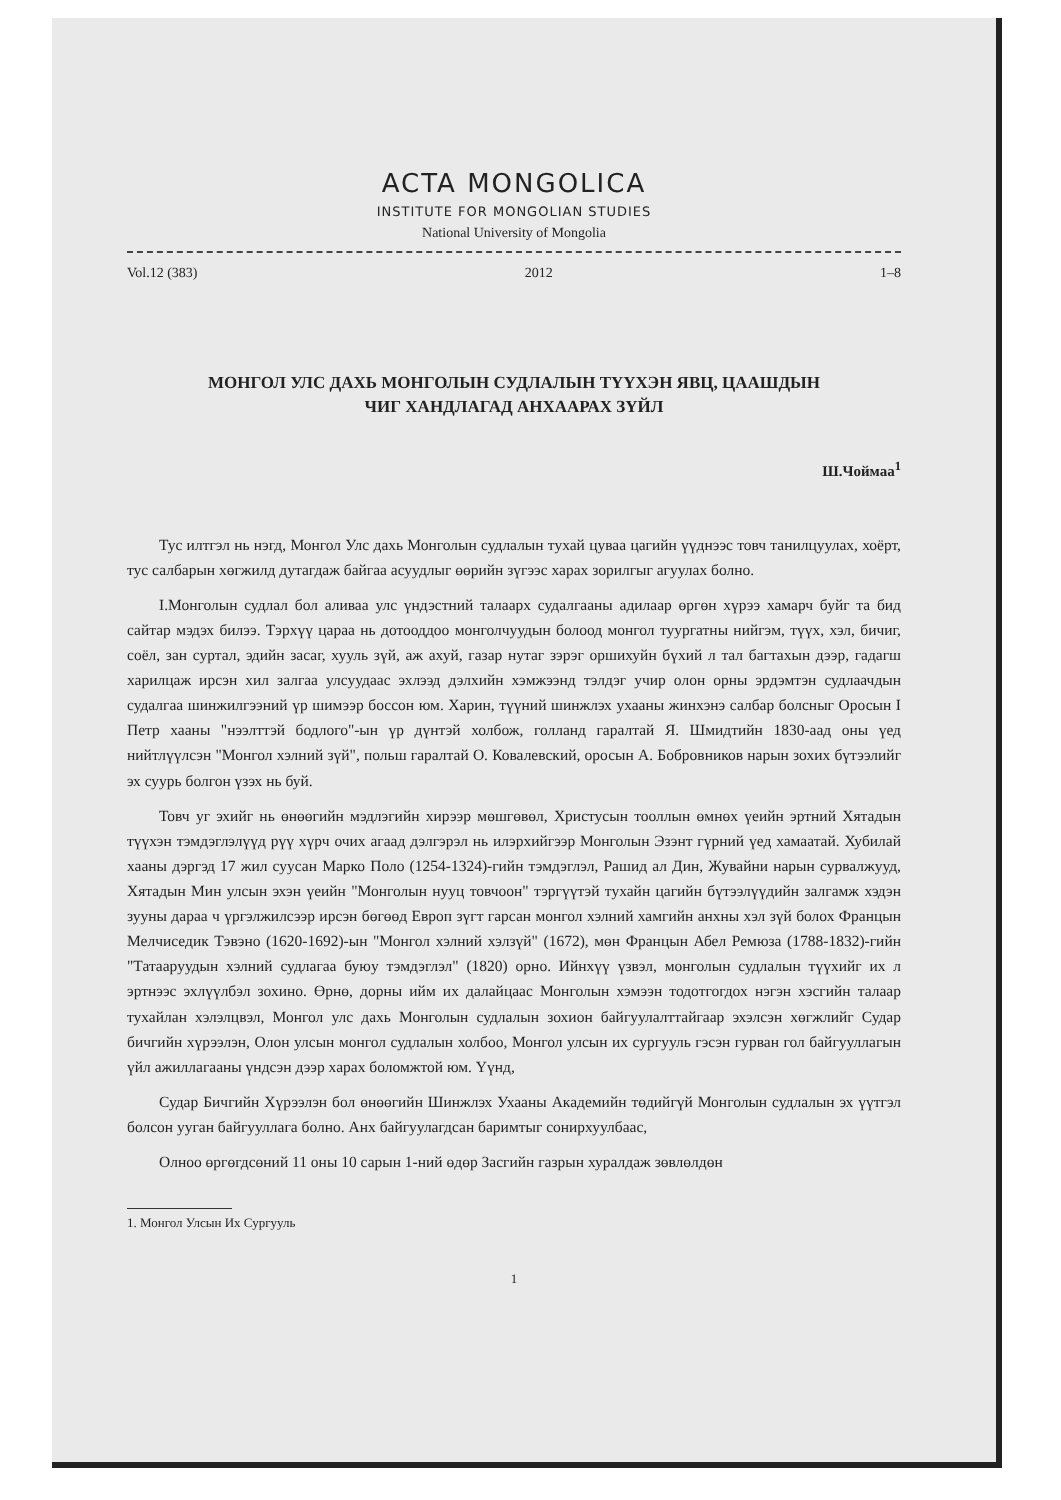ACTA MONGOLICA
INSTITUTE FOR MONGOLIAN STUDIES
National University of Mongolia
Vol.12 (383) 2012 1–8
МОНГОЛ УЛС ДАХЬ МОНГОЛЫН СУДЛАЛЫН ТҮҮХЭН ЯВЦ, ЦААШДЫН
ЧИГ ХАНДЛАГАД АНХААРАХ ЗҮЙЛ
Ш.Чоймаа<sup>1</sup>
Тус илтгэл нь нэгд, Монгол Улс дахь Монголын судлалын тухай цуваа цагийн үүднээс товч танилцуулах, хоёрт, тус салбарын хөгжилд дутагдаж байгаа асуудлыг өөрийн зүгээс харах зорилгыг агуулах болно.
I.Монголын судлал бол аливаа улс үндэстний талаарх судалгааны адилаар өргөн хүрээ хамарч буйг та бид сайтар мэдэх билээ. Тэрхүү цараа нь дотооддоо монголчуудын болоод монгол туургатны нийгэм, түүх, хэл, бичиг, соёл, зан суртал, эдийн засаг, хууль зүй, аж ахуй, газар нутаг зэрэг оршихуйн бүхий л тал багтахын дээр, гадагш харилцаж ирсэн хил залгаа улсуудаас эхлээд дэлхийн хэмжээнд тэлдэг учир олон орны эрдэмтэн судлаачдын судалгаа шинжилгээний үр шимээр боссон юм. Харин, түүний шинжлэх ухааны жинхэнэ салбар болсныг Оросын I Петр хааны "нээлттэй бодлого"-ын үр дүнтэй холбож, голланд гаралтай Я. Шмидтийн 1830-аад оны үед нийтлүүлсэн "Монгол хэлний зүй", польш гаралтай О. Ковалевский, оросын А. Бобровников нарын зохих бүтээлийг эх суурь болгон үзэх нь буй.
Товч уг эхийг нь өнөөгийн мэдлэгийн хирээр мөшгөвөл, Христусын тооллын өмнөх үеийн эртний Хятадын түүхэн тэмдэглэлүүд рүү хүрч очих агаад дэлгэрэл нь илэрхийгээр Монголын Эзэнт гүрний үед хамаатай. Хубилай хааны дэргэд 17 жил суусан Марко Поло (1254-1324)-гийн тэмдэглэл, Рашид ал Дин, Жувайни нарын сурвалжууд, Хятадын Мин улсын эхэн үеийн "Монголын нууц товчоон" тэргүүтэй тухайн цагийн бүтээлүүдийн залгамж хэдэн зууны дараа ч үргэлжилсээр ирсэн бөгөөд Европ зүгт гарсан монгол хэлний хамгийн анхны хэл зүй болох Францын Мелчиседик Тэвэно (1620-1692)-ын "Монгол хэлний хэлзүй" (1672), мөн Францын Абел Ремюза (1788-1832)-гийн "Татааруудын хэлний судлагаа буюу тэмдэглэл" (1820) орно. Ийнхүү үзвэл, монголын судлалын түүхийг их л эртнээс эхлүүлбэл зохино. Өрнө, дорны ийм их далайцаас Монголын хэмээн тодотгогдох нэгэн хэсгийн талаар тухайлан хэлэлцвэл, Монгол улс дахь Монголын судлалын зохион байгуулалттайгаар эхэлсэн хөгжлийг Судар бичгийн хүрээлэн, Олон улсын монгол судлалын холбоо, Монгол улсын их сургууль гэсэн гурван гол байгууллагын үйл ажиллагааны үндсэн дээр харах боломжтой юм. Үүнд,
Судар Бичгийн Хүрээлэн бол өнөөгийн Шинжлэх Ухааны Академийн төдийгүй Монголын судлалын эх үүтгэл болсон ууган байгууллага болно. Анх байгуулагдсан баримтыг сонирхуулбаас,
Олноо өргөгдсөний 11 оны 10 сарын 1-ний өдөр Засгийн газрын хуралдаж зөвлөлдөн
1. Монгол Улсын Их Сургууль
1